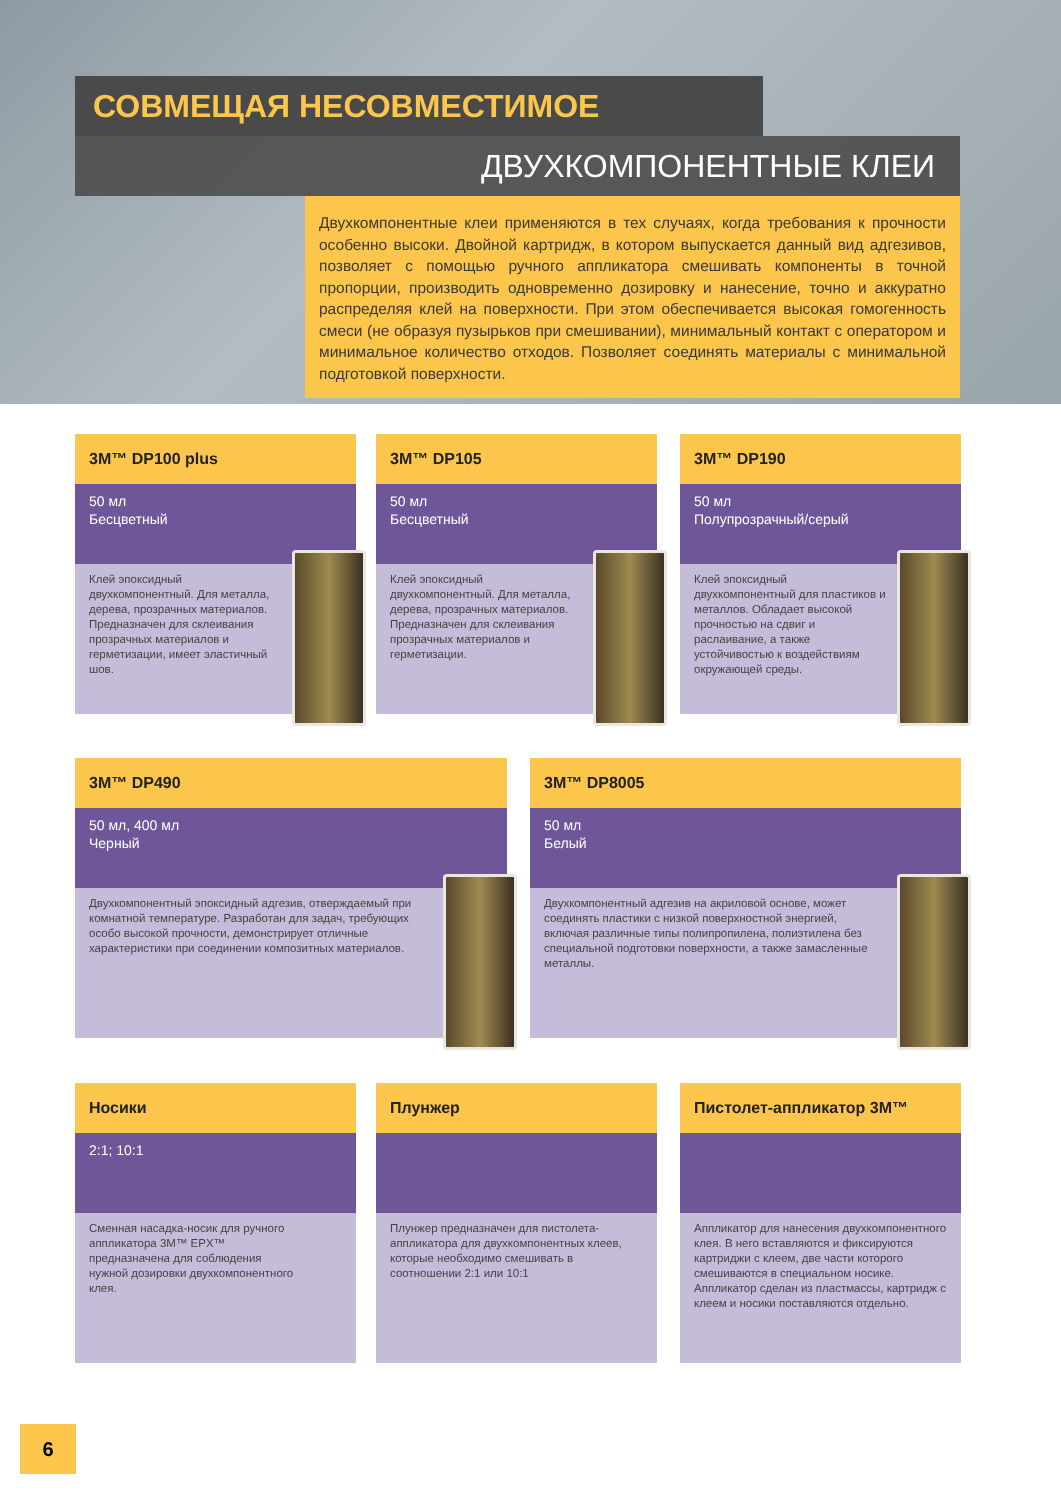СОВМЕЩАЯ НЕСОВМЕСТИМОЕ
ДВУХКОМПОНЕНТНЫЕ КЛЕИ
Двухкомпонентные клеи применяются в тех случаях, когда требования к прочности особенно высоки. Двойной картридж, в котором выпускается данный вид адгезивов, позволяет с помощью ручного аппликатора смешивать компоненты в точной пропорции, производить одновременно дозировку и нанесение, точно и аккуратно распределяя клей на поверхности. При этом обеспечивается высокая гомогенность смеси (не образуя пузырьков при смешивании), минимальный контакт с оператором и минимальное количество отходов. Позволяет соединять материалы с минимальной подготовкой поверхности.
3M™ DP100 plus
50 мл
Бесцветный
Клей эпоксидный двухкомпонентный. Для металла, дерева, прозрачных материалов. Предназначен для склеивания прозрачных материалов и герметизации, имеет эластичный шов.
3M™ DP105
50 мл
Бесцветный
Клей эпоксидный двухкомпонентный. Для металла, дерева, прозрачных материалов. Предназначен для склеивания прозрачных материалов и герметизации.
3M™ DP190
50 мл
Полупрозрачный/серый
Клей эпоксидный двухкомпонентный для пластиков и металлов. Обладает высокой прочностью на сдвиг и раслаивание, а также устойчивостью к воздействиям окружающей среды.
3M™ DP490
50 мл, 400 мл
Черный
Двухкомпонентный эпоксидный адгезив, отверждаемый при комнатной температуре. Разработан для задач, требующих особо высокой прочности, демонстрирует отличные характеристики при соединении композитных материалов.
3M™ DP8005
50 мл
Белый
Двухкомпонентный адгезив на акриловой основе, может соединять пластики с низкой поверхностной энергией, включая различные типы полипропилена, полиэтилена без специальной подготовки поверхности, а также замасленные металлы.
Носики
2:1; 10:1
Сменная насадка-носик для ручного аппликатора 3M™ EPX™ предназначена для соблюдения нужной дозировки двухкомпонентного клея.
Плунжер
Плунжер предназначен для пистолета-аппликатора для двухкомпонентных клеев, которые необходимо смешивать в соотношении 2:1 или 10:1
Пистолет-аппликатор 3M™
Аппликатор для нанесения двухкомпонентного клея. В него вставляются и фиксируются картриджи с клеем, две части которого смешиваются в специальном носике. Аппликатор сделан из пластмассы, картридж с клеем и носики поставляются отдельно.
6